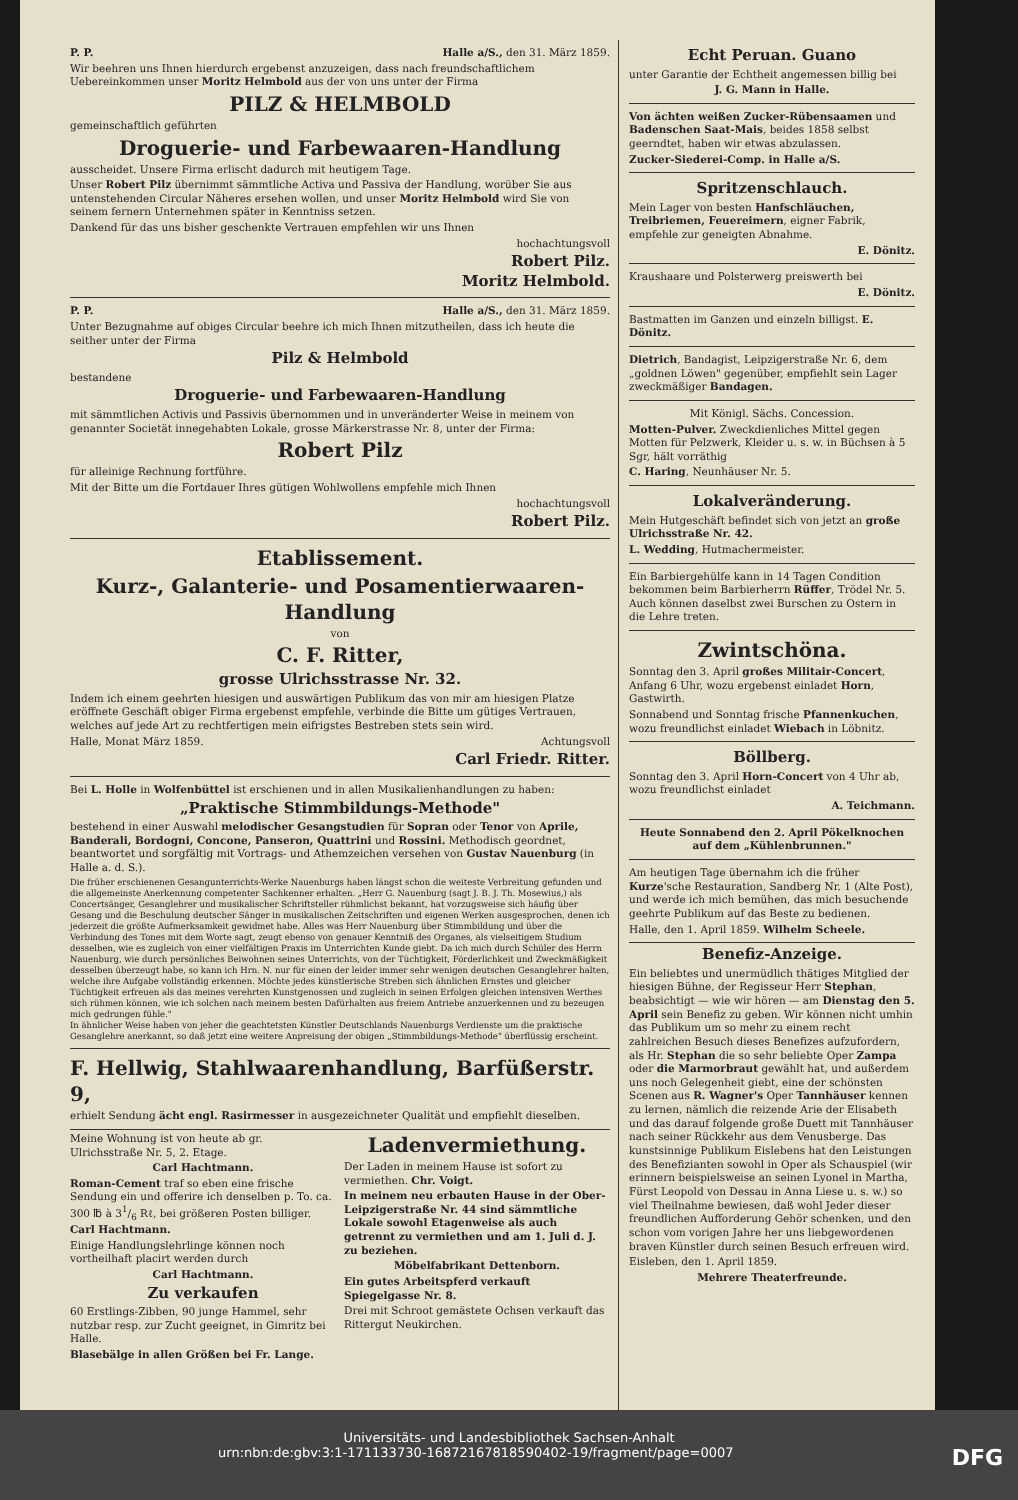P. P. Halle a/S., den 31. März 1859.
Wir beehren uns Ihnen hierdurch ergebenst anzuzeigen, dass nach freundschaftlichem Uebereinkommen unser Moritz Helmbold aus der von uns unter der Firma
PILZ & HELMBOLD
gemeinschaftlich geführten
Droguerie- und Farbewaaren-Handlung
ausscheidet. Unsere Firma erlischt dadurch mit heutigem Tage.
Unser Robert Pilz übernimmt sämmtliche Activa und Passiva der Handlung, worüber Sie aus untenstehenden Circular Näheres ersehen wollen, und unser Moritz Helmbold wird Sie von seinem fernern Unternehmen später in Kenntniss setzen.
Dankend für das uns bisher geschenkte Vertrauen empfehlen wir uns Ihnen
hochachtungsvoll
Robert Pilz.
Moritz Helmbold.
P. P. Halle a/S., den 31. März 1859.
Unter Bezugnahme auf obiges Circular beehre ich mich Ihnen mitzutheilen, dass ich heute die seither unter der Firma
Pilz & Helmbold
bestandene
Droguerie- und Farbewaaren-Handlung
mit sämmtlichen Activis und Passivis übernommen und in unveränderter Weise in meinem von genannter Societät innegehabten Lokale, grosse Märkerstrasse Nr. 8, unter der Firma:
Robert Pilz
für alleinige Rechnung fortführe.
Mit der Bitte um die Fortdauer Ihres gütigen Wohlwollens empfehle mich Ihnen
hochachtungsvoll
Robert Pilz.
Etablissement.
Kurz-, Galanterie- und Posamentierwaaren-Handlung
von
C. F. Ritter,
grosse Ulrichsstrasse Nr. 32.
Indem ich einem geehrten hiesigen und auswärtigen Publikum das von mir am hiesigen Platze eröffnete Geschäft obiger Firma ergebenst empfehle, verbinde die Bitte um gütiges Vertrauen, welches auf jede Art zu rechtfertigen mein eifrigstes Bestreben stets sein wird.
Halle, Monat März 1859. Achtungsvoll
Carl Friedr. Ritter.
Bei L. Holle in Wolfenbüttel ist erschienen und in allen Musikalienhandlungen zu haben:
„Praktische Stimmbildungs-Methode"
bestehend in einer Auswahl melodischer Gesangstudien für Sopran oder Tenor von Aprile, Banderali, Bordogni, Concone, Panseron, Quattrini und Rossini. Methodisch geordnet, beantwortet und sorgfältig mit Vortrags- und Athemzeichen versehen von Gustav Nauenburg (in Halle a. d. S.).
Die früher erschienenen Gesangunterrichts-Werke Nauenburgs haben längst schon die weiteste Verbreitung gefunden und die allgemeinste Anerkennung competenter Sachkenner erhalten. „Herr G. Nauenburg (sagt J. B. J. Th. Mosewius,) als Concertsänger, Gesanglehrer und musikalischer Schriftsteller rühmlichst bekannt, hat vorzugsweise sich häufig über Gesang und die Beschulung deutscher Sänger in musikalischen Zeitschriften und eigenen Werken ausgesprochen, denen ich jederzeit die größte Aufmerksamkeit gewidmet habe. Alles was Herr Nauenburg über Stimmbildung und über die Verbindung des Tones mit dem Worte sagt, zeugt ebenso von genauer Kenntniß des Organes, als vielseitigem Studium desselben, wie es zugleich von einer vielfältigen Praxis im Unterrichten Kunde giebt. Da ich mich durch Schüler des Herrn Nauenburg, wie durch persönliches Beiwohnen seines Unterrichts, von der Tüchtigkeit, Förderlichkeit und Zweckmäßigkeit desselben überzeugt habe, so kann ich Hrn. N. nur für einen der leider immer sehr wenigen deutschen Gesanglehrer halten, welche ihre Aufgabe vollständig erkennen. Möchte jedes künstlerische Streben sich ähnlichen Ernstes und gleicher Tüchtigkeit erfreuen als das meines verehrten Kunstgenossen und zugleich in seinen Erfolgen gleichen intensiven Werthes sich rühmen können, wie ich solchen nach meinem besten Dafürhalten aus freiem Antriebe anzuerkennen und zu bezeugen mich gedrungen fühle."
In ähnlicher Weise haben von jeher die geachtetsten Künstler Deutschlands Nauenburgs Verdienste um die praktische Gesanglehre anerkannt, so daß jetzt eine weitere Anpreisung der obigen „Stimmbildungs-Methode" überflüssig erscheint.
F. Hellwig, Stahlwaarenhandlung, Barfüßerstr. 9,
erhielt Sendung ächt engl. Rasirmesser in ausgezeichneter Qualität und empfiehlt dieselben.
Meine Wohnung ist von heute ab gr. Ulrichsstraße Nr. 5, 2. Etage.
Carl Hachtmann.
Roman-Cement traf so eben eine frische Sendung ein und offerire ich denselben p. To. ca. 300 ℔ à 31/6 Rℓ, bei größeren Posten billiger. Carl Hachtmann.
Einige Handlungslehrlinge können noch vortheilhaft placirt werden durch
Carl Hachtmann.
Zu verkaufen
60 Erstlings-Zibben, 90 junge Hammel, sehr nutzbar resp. zur Zucht geeignet, in Gimritz bei Halle.
Blasebälge in allen Größen bei Fr. Lange.
Ladenvermiethung.
Der Laden in meinem Hause ist sofort zu vermiethen. Chr. Voigt.
In meinem neu erbauten Hause in der Ober-Leipzigerstraße Nr. 44 sind sämmtliche Lokale sowohl Etagenweise als auch getrennt zu vermiethen und am 1. Juli d. J. zu beziehen.
Möbelfabrikant Dettenborn.
Ein gutes Arbeitspferd verkauft Spiegelgasse Nr. 8.
Drei mit Schroot gemästete Ochsen verkauft das Rittergut Neukirchen.
Echt Peruan. Guano
unter Garantie der Echtheit angemessen billig bei
J. G. Mann in Halle.
Von ächten weißen Zucker-Rübensaamen und Badenschen Saat-Mais, beides 1858 selbst geerndtet, haben wir etwas abzulassen.
Zucker-Siederei-Comp. in Halle a/S.
Spritzenschlauch.
Mein Lager von besten Hanfschläuchen, Treibriemen, Feuereimern, eigner Fabrik, empfehle zur geneigten Abnahme.
E. Dönitz.
Kraushaare und Polsterwerg preiswerth bei
E. Dönitz.
Bastmatten im Ganzen und einzeln billigst. E. Dönitz.
Dietrich, Bandagist, Leipzigerstraße Nr. 6, dem „goldnen Löwen" gegenüber, empfiehlt sein Lager zweckmäßiger Bandagen.
Mit Königl. Sächs. Concession.
Motten-Pulver. Zweckdienliches Mittel gegen Motten für Pelzwerk, Kleider u. s. w. in Büchsen à 5 Sgr, hält vorräthig
C. Haring, Neunhäuser Nr. 5.
Lokalveränderung.
Mein Hutgeschäft befindet sich von jetzt an große Ulrichsstraße Nr. 42.
L. Wedding, Hutmachermeister.
Ein Barbiergehülfe kann in 14 Tagen Condition bekommen beim Barbierherrn Rüffer, Trödel Nr. 5. Auch können daselbst zwei Burschen zu Ostern in die Lehre treten.
Zwintschöna.
Sonntag den 3. April großes Militair-Concert, Anfang 6 Uhr, wozu ergebenst einladet Horn, Gastwirth.
Sonnabend und Sonntag frische Pfannenkuchen, wozu freundlichst einladet Wiebach in Löbnitz.
Böllberg.
Sonntag den 3. April Horn-Concert von 4 Uhr ab, wozu freundlichst einladet
A. Teichmann.
Heute Sonnabend den 2. April Pökelknochen auf dem „Kühlenbrunnen."
Am heutigen Tage übernahm ich die früher Kurze'sche Restauration, Sandberg Nr. 1 (Alte Post), und werde ich mich bemühen, das mich besuchende geehrte Publikum auf das Beste zu bedienen.
Halle, den 1. April 1859. Wilhelm Scheele.
Benefiz-Anzeige.
Ein beliebtes und unermüdlich thätiges Mitglied der hiesigen Bühne, der Regisseur Herr Stephan, beabsichtigt — wie wir hören — am Dienstag den 5. April sein Benefiz zu geben. Wir können nicht umhin das Publikum um so mehr zu einem recht zahlreichen Besuch dieses Benefizes aufzufordern, als Hr. Stephan die so sehr beliebte Oper Zampa oder die Marmorbraut gewählt hat, und außerdem uns noch Gelegenheit giebt, eine der schönsten Scenen aus R. Wagner's Oper Tannhäuser kennen zu lernen, nämlich die reizende Arie der Elisabeth und das darauf folgende große Duett mit Tannhäuser nach seiner Rückkehr aus dem Venusberge. Das kunstsinnige Publikum Eislebens hat den Leistungen des Benefizianten sowohl in Oper als Schauspiel (wir erinnern beispielsweise an seinen Lyonel in Martha, Fürst Leopold von Dessau in Anna Liese u. s. w.) so viel Theilnahme bewiesen, daß wohl Jeder dieser freundlichen Aufforderung Gehör schenken, und den schon vom vorigen Jahre her uns liebgewordenen braven Künstler durch seinen Besuch erfreuen wird.
Eisleben, den 1. April 1859.
Mehrere Theaterfreunde.
Universitäts- und Landesbibliothek Sachsen-Anhalt
urn:nbn:de:gbv:3:1-171133730-16872167818590402-19/fragment/page=0007 DFG